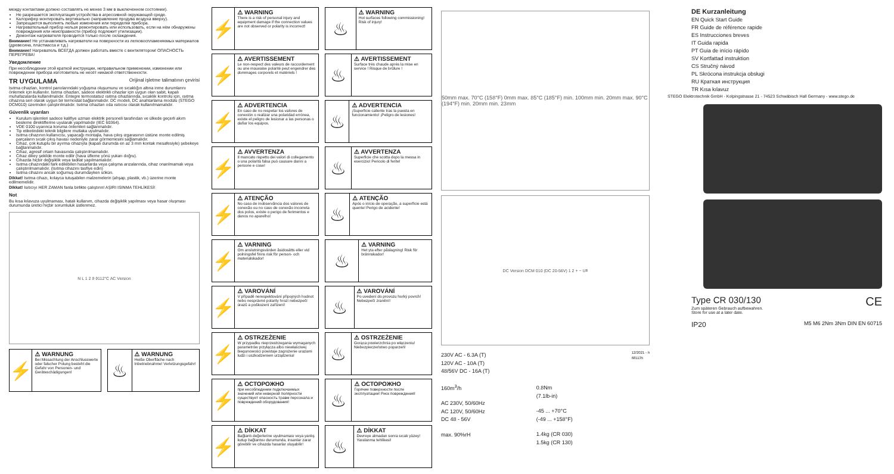между контактами должно составлять не менее 3 мм в выключенном состоянии).
Не разрешается эксплуатация устройства в агрессивной окружающей среде.
Калорифер монтировать вертикально (направление продува воздуха вверху).
Запрещается выполнять любые изменения или переделки прибора.
Нагревательный прибор нельзя ремонтировать или использовать, если на нём обнаружены повреждения или неисправности (прибор подлежит утилизации).
Демонтаж нагревателя проводится только после охлаждения.
Внимание! Не устанавливать нагреватели на поверхности из легковоспламеняемых материалов (древесина, пластмасса и т.д.)
Внимание! Нагреватель ВСЕГДА должен работать вместе с вентилятором! ОПАСНОСТЬ ПЕРЕГРЕВА!
Уведомление
При несоблюдении этой краткой инструкции, неправильном применении, изменении или повреждении прибора изготовитель не несёт никакой ответственности.
TR UYGULAMA Orijinal işletme talimatının çevirisi
Isıtma cihazları, kontrol panolarındaki yoğuşma oluşumunu ve sıcaklığın altına inme durumlarını önlemek için kullanılır. Isıtma cihazları, sadece elektrikli cihazlar için uygun olan sabit, kapalı muhafazalarda kullanılmalıdır. Entegre termostatsız ısıtma cihazlarında, sıcaklık kontrolü için, ısıtma cihazına seri olarak uygun bir termostat bağlanmalıdır. DC modeli, DC anahtarlama modülü (STEGO DCM010) üzerinden çalıştırılmalıdır. Isıtma cihazları oda ısıtıcısı olarak kullanılmamalıdır.
Güvenlik uyarıları
Kurulum işlemleri sadece kalifiye uzman elektrik personeli tarafından ve ülkede geçerli akım besleme direktiflerine uyularak yapılmalıdır (IEC 60364).
VDE 0100 uyarınca koruma önlemleri sağlanmalıdır.
Tip etiketindeki teknik bilgilere mutlaka uyulmalıdır.
Isıtma cihazının kullanıcısı, yapacağı montajla, hava çıkış ızgarasının üstüne monte edilmiş parçaların sıcak çıkış havası nedeniyle zarar görmemesini sağlamalıdır.
Cihaz, çok kutuplu bir ayırma cihazıyla (kapalı durumda en az 3 mm kontak mesafesiyle) şebekeye bağlanmalıdır.
Cihaz, agresif ortam havasında çalıştırılmamalıdır.
Cihaz dikey şekilde monte edilir (hava üfleme yönü yukarı doğru).
Cihazda hiçbir değişiklik veya tadilat yapılmamalıdır.
Isıtma cihazındaki fark edilebilen hasarlarda veya çalışma arızalarında, cihaz onarılmamalı veya çalıştırılmamalıdır. (Isıtma cihazını tasfiye edin)
Isıtma cihazını ancak soğumuş durumdayken sökün.
Dikkat! Isıtma cihazı, kolayca tutuşabilen malzemelerin (ahşap, plastik, vb.) üzerine monte edilmemelidir.
Dikkat! Isıtıcıyı HER ZAMAN fanla birlikte çalıştırın! AŞIRI ISINMA TEHLİKESİ!
Not
Bu kısa kılavuza uyulmaması, hatalı kullanım, cihazda değişiklik yapılması veya hasar oluşması durumunda üretici hiçbir sorumluluk üstlenmez.
N L 1 2 ϑ ϑ112°C AC Version
⚡
⚠ WARNUNG
Bei Missachtung der Anschlusswerte oder falscher Polung besteht die Gefahr von Personen- und Geräteschädigungen!
♨
⚠ WARNUNG
Heiße Oberfläche nach Inbetriebnahme! Verletzungsgefahr!
⚡
⚠ WARNING
There is a risk of personal injury and equipment damage if the connection values are not observed or polarity is incorrect!
⚡
⚠ AVERTISSEMENT
Le non-respect des valeurs de raccordement ou une mauvaise polarité peut engendrer des dommages corporels et matériels !
⚡
⚠ ADVERTENCIA
En caso de no respetar los valores de conexión o realizar una polaridad errónea, existe el peligro de lesionar a las personas o dañar los equipos.
⚡
⚠ AVVERTENZA
Il mancato rispetto dei valori di collegamento o una polarità falsa può causare danni a persone e cose!
⚡
⚠ ATENÇÃO
No caso de inobservância dos valores de conexão ou no caso de conexão incorreta dos polos, existe o perigo de ferimentos e danos no aparelho!
⚡
⚠ VARNING
Om anslutningsvärden åsidosätts eller vid polningsfel finns risk för person- och materialskador!
⚡
⚠ VAROVÁNÍ
V případě nerespektování připojných hodnot nebo nesprávné polarity hrozí nebezpečí úrazů a poškození zařízení!
⚡
⚠ OSTRZEŻENIE
W przypadku nieprzestrzegania wymaganych parametrów przyłącza albo niewłaściwej biegunowości powstaje zagrożenie urazami ludzi i uszkodzeniem urządzenia!
⚡
⚠ ОСТОРОЖНО
при несоблюдении подключаемых значений или неверной полярности существует опасность травм персонала и повреждений оборудования!
⚡
⚠ DİKKAT
Bağlantı değerlerine uyulmaması veya yanlış kutup bağlantısı durumunda, insanlar zarar görebilir ve cihazda hasarlar oluşabilir!
♨
⚠ WARNING
Hot surfaces following commissioning! Risk of injury!
♨
⚠ AVERTISSEMENT
Surface très chaude après la mise en service ! Risque de brûlure !
♨
⚠ ADVERTENCIA
¡Superficie caliente tras la puesta en funcionamiento! ¡Peligro de lesiones!
♨
⚠ AVVERTENZA
Superficie che scotta dopo la messa in esercizio! Pericolo di ferite!
♨
⚠ ATENÇÃO
Após o início de operação, a superfície está quente! Perigo de acidente!
♨
⚠ VARNING
Het yta efter påslagning! Risk för brännskador!
♨
⚠ VAROVÁNÍ
Po uvedení do provozu horký povrch! Nebezpečí zranění!
♨
⚠ OSTRZEŻENIE
Gorąca powierzchnia po włączeniu! Niebezpieczeństwo poparzeń!
♨
⚠ ОСТОРОЖНО
Горячие поверхности после эксплуатации! Риск повреждения!
♨
⚠ DİKKAT
Devreye almadan sonra sıcak yüzey! Yaralanma tehlikesi!
50mm max. 70°C (158°F) 0mm max. 85°C (185°F) min. 100mm min. 20mm max. 90°C (194°F) min. 20mm min. 23mm
DC Version DCM 010 (DC 20-56V) 1 2 + − U<sub>B</sub>
230V AC - 6.3A (T)
120V AC - 10A (T)
48/56V DC - 16A (T)
160m<sup>3</sup>/h
AC 230V, 50/60Hz
AC 120V, 50/60Hz
DC 48 - 56V
max. 90%rH
0.8Nm
(7.1lb-in)
-45 ... +70°C
(-49 ... +158°F)
1.4kg (CR 030)
1.5kg (CR 130)
12/2021 - h
681135
DE Kurzanleitung
EN Quick Start Guide
FR Guide de référence rapide
ES Instrucciones breves
IT Guida rapida
PT Guia de início rápido
SV Kortfattad instruktion
CS Stručný návod
PL Skrócona instrukcja obsługi
RU Краткая инструкция
TR Kısa kılavuz
STEGO Elektrotechnik GmbH - Kolpingstrasse 21 - 74523 Schwäbisch Hall Germany - www.stego.de
Type CR 030/130 CE
Zum späteren Gebrauch aufbewahren.
Store for use at a later date.
IP20 M5 M6 2Nm 3Nm DIN EN 60715